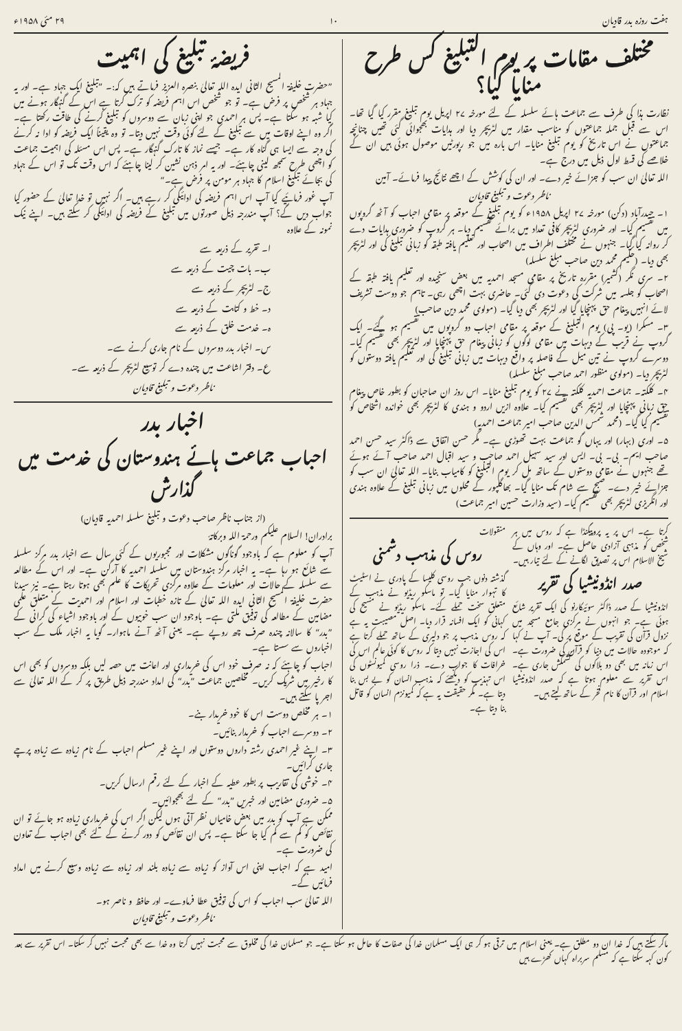ہفت روزہ بدر قادیان ۱۰ ۲۹ مئی ۱۹۵۸ء
مختلف مقامات پر یوم التبلیغ کس طرح منایا گیا؟
نظارت ہذا کی طرف سے جماعت ہائے سلسلہ کے لئے مورخہ ۲۷ اپریل یوم تبلیغ مقرر کیا گیا تھا۔ اس سے قبل جملہ جماعتوں کو مناسب مقدار میں لٹریچر دیا اور ہدایات بھجوائی گئی تھیں چنانچہ جماعتوں نے اس تاریخ کو یوم تبلیغ منایا۔ اس بارہ میں جو رپورٹیں موصول ہوئی ہیں ان کے خلاصے کی قسط اول ذیل میں درج ہے۔
اللہ تعالیٰ ان سب کو جزائے خیر دے۔ اور ان کی کوشش کے اچھے نتائج پیدا فرمائے۔ آمین
ناظر دعوت و تبلیغ قادیان
۱۔ حیدرآباد (دکن) مورخہ ۲۷ اپریل ۱۹۵۸ء کو یوم تبلیغ کے موقعہ پر مقامی احباب کو آٹھ گروپوں میں تقسیم کیا۔ اور ضروری لٹریچر کافی تعداد میں برائے تقسیم دیا۔ ہر گروپ کو ضروری ہدایات دے کر روانہ کیا گیا۔ جنہوں نے مختلف اطراف میں اصحاب اور تعلیم یافتہ طبقہ کو زبانی تبلیغ کی اور لٹریچر بھی دیا۔ (حکیم محمد دین صاحب مبلغ سلسلہ)
۲۔ سری نگر (کشمیر) مقررہ تاریخ پر مقامی مسجد احمدیہ میں بعض سنجیدہ اور تعلیم یافتہ طبقہ کے اصحاب کو جلسہ میں شرکت کی دعوت دی گئی۔ حاضری بہت اچھی رہی۔ تاہم جو دوست تشریف لائے انہیں پیغام حق پہنچایا گیا اور لٹریچر بھی دیا گیا۔ (مولوی محمد دین صاحب)
۳۔ مسکرا (یو۔ پی) یوم التبلیغ کے موقعہ پر مقامی احباب دو گروپوں میں تقسیم ہو گئے۔ ایک گروپ نے قریب کے دیہات میں مقامی لوگوں کو زبانی پیغام حق پہنچایا اور لٹریچر بھی تقسیم کیا۔ دوسرے گروپ نے تین میل کے فاصلہ پر واقع دیہات میں زبانی تبلیغ کی اور تعلیم یافتہ دوستوں کو لٹریچر دیا۔ (مولوی منظور احمد صاحب مبلغ سلسلہ)
۴۔ کلکتہ۔ جماعت احمدیہ کلکتہ نے ۲۷ کو یوم تبلیغ منایا۔ اس روز ان صاحبان کو بطور خاص پیغام حق زبانی پہنچایا اور لٹریچر بھی تقسیم کیا۔ علاوہ ازیں اردو و ہندی کا لٹریچر بھی خواندہ اشخاص کو تقسیم کیا گیا۔ (محمد شمس الدین صاحب امیر جماعت احمدیہ)
۵۔ اوری (بہار) اور یہاں گو جماعت بہت تھوڑی ہے۔ مگر حسن اتفاق سے ڈاکٹر سید حسن احمد صاحب ایم۔ بی۔ بی۔ ایس اور سید سہیل احمد صاحب و سید اقبال احمد صاحب آئے ہوئے تھے جنہوں نے مقامی دوستوں کے ساتھ مل کر یوم التبلیغ کو کامیاب بنایا۔ اللہ تعالیٰ ان سب کو جزائے خیر دے۔ صبح سے شام تک منایا گیا۔ بھاگلپور کے محلوں میں زبانی تبلیغ کے علاوہ ہندی اور انگریزی لٹریچر بھی تقسیم کیا۔ (سید وزارت حسین امیر جماعت)
کرتا ہے۔ اس پر یہ پروپیگنڈا ہے کہ روس میں ہر شخص کو مذہبی آزادی حاصل ہے۔ اور وہاں کے شیخ الاسلام اس پر تصدیق لگانے کے لئے تیار ہیں۔
صدر انڈونیشیا کی تقریر
انڈونیشیا کے صدر ڈاکٹر سوئیکارنو کی ایک تقریر شائع ہوئی ہے۔ جو انہوں نے مرکزی جامع مسجد میں نزول قرآن کی تقریب کے موقع پر کی۔ آپ نے کہا کہ موجودہ حالات میں دنیا کو قرآن کی ضرورت ہے۔ اس زمانہ میں بھی دو بلاکوں کی کشمکش جاری ہے۔ اس تقریر سے معلوم ہوتا ہے کہ صدر انڈونیشیا اسلام اور قرآن کا نام فخر کے ساتھ لیتے ہیں۔
منقولات
روس کی مذہب دشمنی
گذشتہ دنوں جب روسی کلیسا کے پادری نے اسٹیٹ کا تہوار منایا گیا۔ تو ماسکو ریڈیو نے مذہب کے متعلق سخت حملے کئے۔ ماسکو ریڈیو نے مسیح کی کہانی کو ایک افسانہ قرار دیا۔ اصل مصیبت یہ ہے کہ روس مذہب پر جو دلیری کے ساتھ حملے کرتا ہے اس کی اجازت نہیں دیتا کہ روس کا کوئی عالم اس کی خرافات کا جواب دے۔ ذرا روسی کمیونسٹوں کی اس تہذیب کو دیکھئے کہ مذہب انسان کو بے بس بنا دیتا ہے۔ مگر حقیقت یہ ہے کہ کمیونزم انسان کو قاتل بنا دیتا ہے۔
فریضۂ تبلیغ کی اہمیت
”حضرت خلیفۃ المسیح الثانی ایدہ اللہ تعالیٰ بنصرہ العزیز فرماتے ہیں کہ:۔ ”تبلیغ ایک جہاد ہے۔ اور یہ جہاد ہر شخص پر فرض ہے۔ تو جو شخص اس اہم فریضہ کو ترک کرتا ہے اس کے گنہگار ہونے میں کیا شبہ ہو سکتا ہے۔ پس ہر احمدی جو اپنی زبان سے دوسروں کو تبلیغ کرنے کی طاقت رکھتا ہے۔ اگر وہ اپنے اوقات میں سے تبلیغ کے لئے کوئی وقت نہیں دیتا۔ تو وہ یقیناً ایک فریضہ کو ادا نہ کرنے کی وجہ سے ایسا ہی گناہ کار ہے۔ جیسے نماز کا تارک گنہگار ہے۔ پس اس مسئلہ کی اہمیت جماعت کو اچھی طرح سمجھ لینی چاہئے۔ اور یہ امر ذہن نشین کر لینا چاہئے کہ اس وقت تک تو اس کے جہاد کی بجائے تبلیغ اسلام کا جہاد ہر مومن پر فرض ہے۔“
آپ غور فرمائیے کیا آپ اس اہم فریضہ کی ادائیگی کر رہے ہیں۔ اگر نہیں تو خدا تعالیٰ کے حضور کیا جواب دیں گے؟ آپ مندرجہ ذیل صورتوں میں تبلیغ کے فریضہ کی ادائیگی کر سکتے ہیں۔ اپنے نیک نمونہ کے علاوہ
ا۔ تقریر کے ذریعہ سے
ب۔ بات چیت کے ذریعہ سے
ج۔ لٹریچر کے ذریعہ سے
د۔ خط و کتابت کے ذریعہ سے
ہ۔ خدمت خلق کے ذریعہ سے
س۔ اخبار بدر دوسروں کے نام جاری کرنے سے۔
ع۔ دفتر اشاعت میں چندہ دے کر توسیع لٹریچر کے ذریعہ سے۔
ناظر دعوت و تبلیغ قادیان
اخبار بدر
احباب جماعت ہائے ہندوستان کی خدمت میں گذارش
(از جناب ناظر صاحب دعوت و تبلیغ سلسلہ احمدیہ قادیان)
برادران! السلام علیکم ورحمۃ اللہ وبرکاتہٗ
آپ کو معلوم ہے کہ باوجود گوناگوں مشکلات اور مجبوریوں کے کئی سال سے اخبار بدر مرکز سلسلہ سے شائع ہو رہا ہے۔ یہ اخبار مرکز ہندوستان میں سلسلہ احمدیہ کا آرگن ہے۔ اور اس کے مطالعہ سے سلسلہ کے حالات اور معلومات کے علاوہ مرکزی تحریکات کا علم بھی ہوتا رہتا ہے۔ نیز سیدنا حضرت خلیفۃ المسیح الثانی ایدہ اللہ تعالیٰ کے تازہ خطبات اور اسلام اور احمدیت کے متعلق علمی مضامین کے مطالعہ کی توفیق ملتی ہے۔ باوجود ان سب خوبیوں کے اور باوجود اشیاء کی گرانی کے ”بدر“ کا سالانہ چندہ صرف چھ روپے ہے۔ یعنی آٹھ آنے ماہوار۔ گویا یہ اخبار ملک کے سب اخباروں سے سستا ہے۔
احباب کو چاہئے کہ نہ صرف خود اس کی خریداری اور اعانت میں حصہ لیں بلکہ دوسروں کو بھی اس کا رخیر میں شریک کریں۔ مخلصین جماعت ”بدر“ کی امداد مندرجہ ذیل طریق پر کر کے اللہ تعالیٰ سے اجر پا سکتے ہیں۔
۱۔ ہر مخلص دوست اس کا خود خریدار بنے۔
۲۔ دوسرے احباب کو خریدار بنائیں۔
۳۔ اپنے غیر احمدی رشتہ داروں دوستوں اور اپنے غیر مسلم احباب کے نام زیادہ سے زیادہ پرچے جاری کرائیں۔
۴۔ خوشی کی تقاریب پر بطور عطیہ کے اخبار کے لئے رقم ارسال کریں۔
۵۔ ضروری مضامین اور خبریں ”بدر“ کے لئے بھجوائیں۔
ممکن ہے آپ کو بدر میں بعض خامیاں نظر آتی ہوں لیکن اگر اس کی خریداری زیادہ ہو جائے تو ان نقائص کو کم سے کم کیا جا سکتا ہے۔ پس ان نقائص کو دور کرنے کے لئے بھی احباب کے تعاون کی ضرورت ہے۔
امید ہے کہ احباب اپنی اس آواز کو زیادہ سے زیادہ بلند اور زیادہ سے زیادہ وسیع کرنے میں امداد فرمائیں گے۔
اللہ تعالیٰ سب احباب کو اس کی توفیق عطا فرماوے۔ اور حافظ و ناصر ہو۔
ناظر دعوت و تبلیغ قادیان
ماکر سکتے ہیں کہ خدا ان دو مطلق ہے۔ یعنی اسلام میں ترقی ہو کر ہی ایک مسلمان خدا کی صفات کا حامل ہو سکتا ہے۔ جو مسلمان خدا کی مخلوق سے محبت نہیں کرتا وہ خدا سے بھی محبت نہیں کر سکتا۔ اس تقریر سے بعد کون کہہ سکتا ہے کہ مسلم سربراہ کہاں کھڑے ہیں